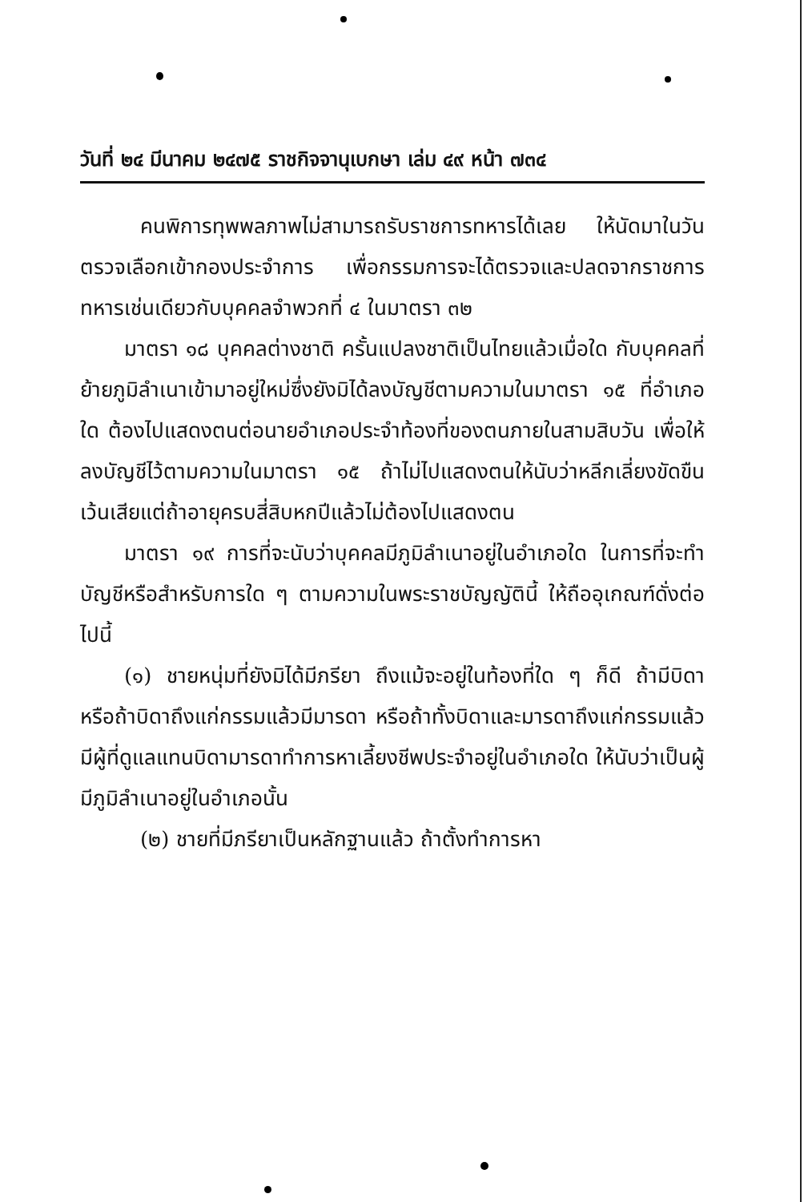วันที่ ๒๔ มีนาคม ๒๔๗๕ ราชกิจจานุเบกษา เล่ม ๔๙ หน้า ๗๓๔
คนพิการทุพพลภาพไม่สามารถรับราชการทหารได้เลย ให้นัดมาในวันตรวจเลือกเข้ากองประจำการ เพื่อกรรมการจะได้ตรวจและปลดจากราชการทหารเช่นเดียวกับบุคคลจำพวกที่ ๔ ในมาตรา ๓๒
มาตรา ๑๘ บุคคลต่างชาติ ครั้นแปลงชาติเป็นไทยแล้วเมื่อใด กับบุคคลที่ย้ายภูมิลำเนาเข้ามาอยู่ใหม่ซึ่งยังมิได้ลงบัญชีตามความในมาตรา ๑๕ ที่อำเภอใด ต้องไปแสดงตนต่อนายอำเภอประจำท้องที่ของตนภายในสามสิบวัน เพื่อให้ลงบัญชีไว้ตามความในมาตรา ๑๕ ถ้าไม่ไปแสดงตนให้นับว่าหลีกเลี่ยงขัดขืน เว้นเสียแต่ถ้าอายุครบสี่สิบหกปีแล้วไม่ต้องไปแสดงตน
มาตรา ๑๙ การที่จะนับว่าบุคคลมีภูมิลำเนาอยู่ในอำเภอใด ในการที่จะทำบัญชีหรือสำหรับการใด ๆ ตามความในพระราชบัญญัตินี้ ให้ถืออุเกณฑ์ดั่งต่อไปนี้
(๑) ชายหนุ่มที่ยังมิได้มีภรียา ถึงแม้จะอยู่ในท้องที่ใด ๆ ก็ดี ถ้ามีบิดา หรือถ้าบิดาถึงแก่กรรมแล้วมีมารดา หรือถ้าทั้งบิดาและมารดาถึงแก่กรรมแล้ว มีผู้ที่ดูแลแทนบิดามารดาทำการหาเลี้ยงชีพประจำอยู่ในอำเภอใด ให้นับว่าเป็นผู้มีภูมิลำเนาอยู่ในอำเภอนั้น
(๒) ชายที่มีภรียาเป็นหลักฐานแล้ว ถ้าตั้งทำการหา